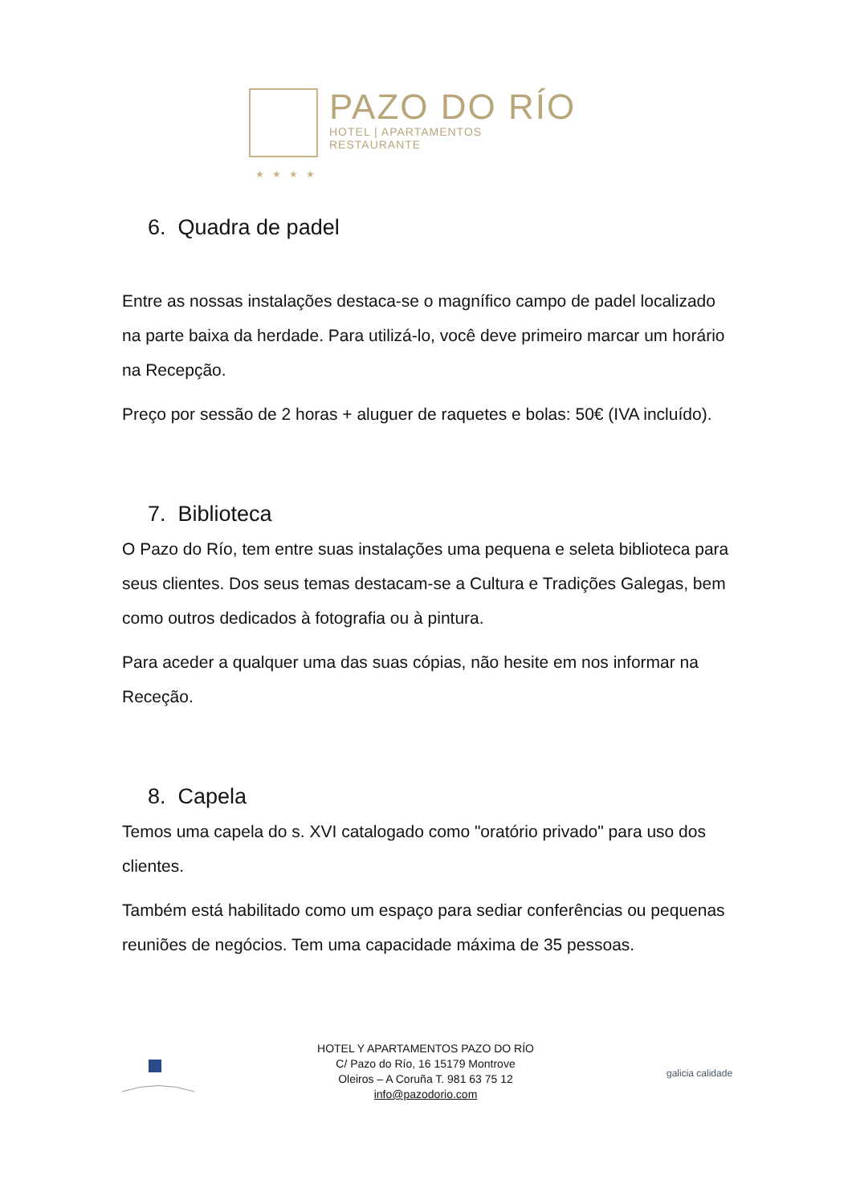PAZO DO RÍO
HOTEL | APARTAMENTOS
RESTAURANTE
★★★★
6. Quadra de padel
Entre as nossas instalações destaca-se o magnífico campo de padel localizado na parte baixa da herdade. Para utilizá-lo, você deve primeiro marcar um horário na Recepção.
Preço por sessão de 2 horas + aluguer de raquetes e bolas: 50€ (IVA incluído).
7. Biblioteca
O Pazo do Río, tem entre suas instalações uma pequena e seleta biblioteca para seus clientes. Dos seus temas destacam-se a Cultura e Tradições Galegas, bem como outros dedicados à fotografia ou à pintura.
Para aceder a qualquer uma das suas cópias, não hesite em nos informar na Receção.
8. Capela
Temos uma capela do s. XVI catalogado como "oratório privado" para uso dos clientes.
Também está habilitado como um espaço para sediar conferências ou pequenas reuniões de negócios. Tem uma capacidade máxima de 35 pessoas.
HOTEL Y APARTAMENTOS PAZO DO RÍO
C/ Pazo do Río, 16 15179 Montrove
Oleiros – A Coruña T. 981 63 75 12
info@pazodorio.com
galicia calidade